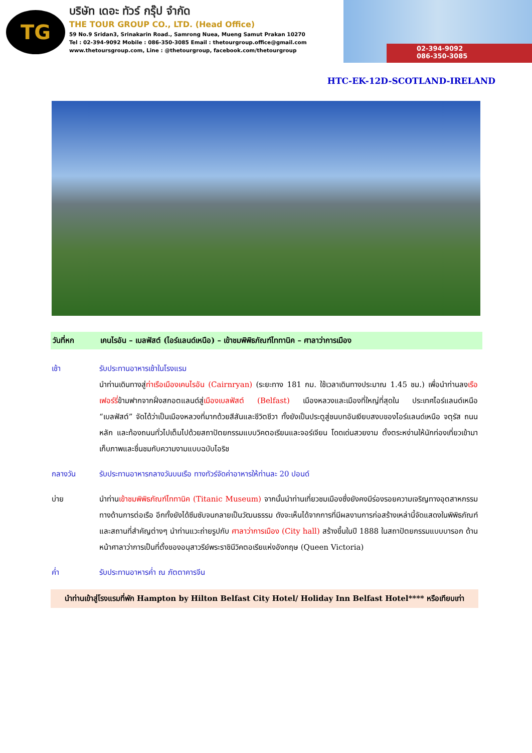TG
บริษัท เดอะ ทัวร์ กรุ๊ป จำกัด
THE TOUR GROUP CO., LTD. (Head Office)
59 No.9 Sridan3, Srinakarin Road., Samrong Nuea, Mueng Samut Prakan 10270
Tel : 02-394-9092 Mobile : 086-350-3085 Email : thetourgroup.office@gmail.com
www.thetoursgroup.com, Line : @thetourgroup, facebook.com/thetourgroup
02-394-9092
086-350-3085
HTC-EK-12D-SCOTLAND-IRELAND
วันที่หก เคนไรอัน – เบลฟัสต์ (ไอร์แลนด์เหนือ) – เข้าชมพิพิธภัณฑ์ไททานิค – ศาลาว่าการเมือง
เช้า รับประทานอาหารเช้าในโรงแรม
นำท่านเดินทางสู่ท่าเรือเมืองเคนไรอัน (Cairnryan) (ระยะทาง 181 กม. ใช้เวลาเดินทางประมาณ 1.45 ชม.) เพื่อนำท่านลงเรือเฟอร์รี่ข้ามฟากจากฝั่งสกอตแลนด์สู่เมืองเบลฟัสต์ (Belfast) เมืองหลวงและเมืองที่ใหญ่ที่สุดใน ประเทศไอร์แลนด์เหนือ “เบลฟัสต์” จัดได้ว่าเป็นเมืองหลวงที่มากด้วยสีสันและชีวิตชีวา ทั้งยังเป็นประตูสู่ชนบทอันเงียบสงบของไอร์แลนด์เหนือ จตุรัส ถนนหลัก และท้องถนนทั่วไปเต็มไปด้วยสถาปัตยกรรมแบบวิคตอเรียนและจอร์เจียน โดดเด่นสวยงาม ตั้งตระหง่านให้นักท่องเที่ยวเข้ามาเก็บภาพและชื่นชมกับความงามแบบฉบับไอริช
กลางวัน รับประทานอาหารกลางวันบนเรือ ทางทัวร์จัดค่าอาหารให้ท่านละ 20 ปอนด์
บ่าย นำท่านเข้าชมพิพิธภัณฑ์ไททานิค (Titanic Museum) จากนั้นนำท่านเที่ยวชมเมืองซึ่งยังคงมีร่องรอยความเจริญทางอุตสาหกรรมทางด้านการต่อเรือ อีกทั้งยังได้ซึมซับจนกลายเป็นวัฒนธรรม ดังจะเห็นได้จากการที่มีผลงานการก่อสร้างเหล่านี้จัดแสดงในพิพิธภัณฑ์และสถานที่สำคัญต่างๆ นำท่านแวะถ่ายรูปกับ ศาลาว่าการเมือง (City hall) สร้างขึ้นในปี 1888 ในสถาปัตยกรรมแบบบารอก ด้านหน้าศาลาว่าการเป็นที่ตั้งของอนุสาวรีย์พระราชินีวิคตอเรียแห่งอังกฤษ (Queen Victoria)
ค่ำ รับประทานอาหารค่ำ ณ ภัตตาคารจีน
นำท่านเข้าสู่โรงแรมที่พัก Hampton by Hilton Belfast City Hotel/ Holiday Inn Belfast Hotel**** หรือเทียบเท่า